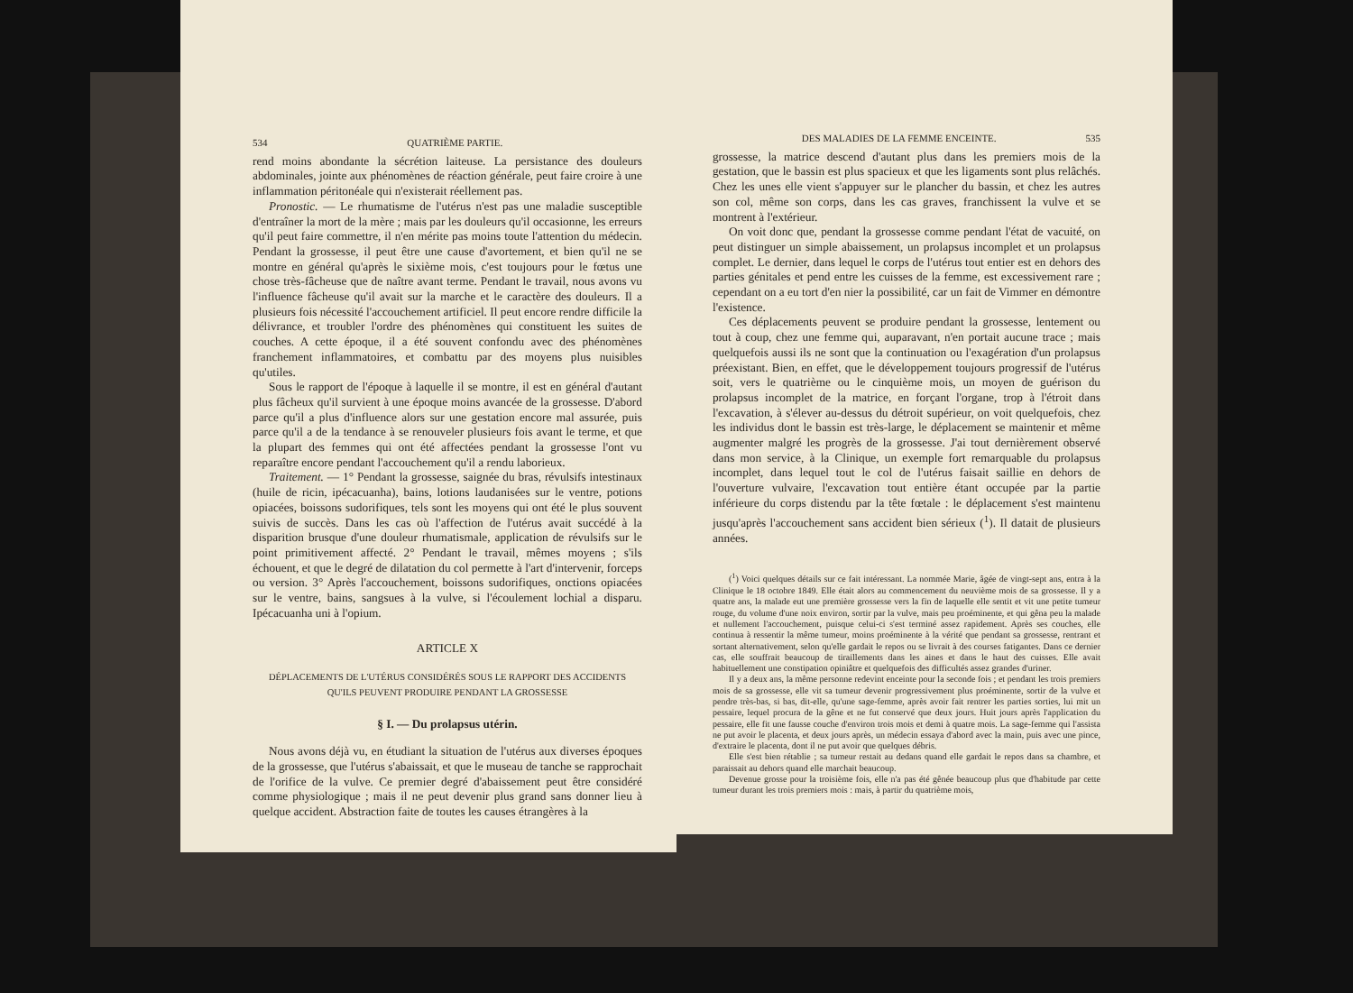534 QUATRIÈME PARTIE.
rend moins abondante la sécrétion laiteuse. La persistance des douleurs abdominales, jointe aux phénomènes de réaction générale, peut faire croire à une inflammation péritonéale qui n'existerait réellement pas.
Pronostic. — Le rhumatisme de l'utérus n'est pas une maladie susceptible d'entraîner la mort de la mère ; mais par les douleurs qu'il occasionne, les erreurs qu'il peut faire commettre, il n'en mérite pas moins toute l'attention du médecin. Pendant la grossesse, il peut être une cause d'avortement, et bien qu'il ne se montre en général qu'après le sixième mois, c'est toujours pour le fœtus une chose très-fâcheuse que de naître avant terme. Pendant le travail, nous avons vu l'influence fâcheuse qu'il avait sur la marche et le caractère des douleurs. Il a plusieurs fois nécessité l'accouchement artificiel. Il peut encore rendre difficile la délivrance, et troubler l'ordre des phénomènes qui constituent les suites de couches. A cette époque, il a été souvent confondu avec des phénomènes franchement inflammatoires, et combattu par des moyens plus nuisibles qu'utiles.
Sous le rapport de l'époque à laquelle il se montre, il est en général d'autant plus fâcheux qu'il survient à une époque moins avancée de la grossesse. D'abord parce qu'il a plus d'influence alors sur une gestation encore mal assurée, puis parce qu'il a de la tendance à se renouveler plusieurs fois avant le terme, et que la plupart des femmes qui ont été affectées pendant la grossesse l'ont vu reparaître encore pendant l'accouchement qu'il a rendu laborieux.
Traitement. — 1° Pendant la grossesse, saignée du bras, révulsifs intestinaux (huile de ricin, ipécacuanha), bains, lotions laudanisées sur le ventre, potions opiacées, boissons sudorifiques, tels sont les moyens qui ont été le plus souvent suivis de succès. Dans les cas où l'affection de l'utérus avait succédé à la disparition brusque d'une douleur rhumatismale, application de révulsifs sur le point primitivement affecté. 2° Pendant le travail, mêmes moyens ; s'ils échouent, et que le degré de dilatation du col permette à l'art d'intervenir, forceps ou version. 3° Après l'accouchement, boissons sudorifiques, onctions opiacées sur le ventre, bains, sangsues à la vulve, si l'écoulement lochial a disparu. Ipécacuanha uni à l'opium.
ARTICLE X
DÉPLACEMENTS DE L'UTÉRUS CONSIDÉRÉS SOUS LE RAPPORT DES ACCIDENTS
QU'ILS PEUVENT PRODUIRE PENDANT LA GROSSESSE
§ I. — Du prolapsus utérin.
Nous avons déjà vu, en étudiant la situation de l'utérus aux diverses époques de la grossesse, que l'utérus s'abaissait, et que le museau de tanche se rapprochait de l'orifice de la vulve. Ce premier degré d'abaissement peut être considéré comme physiologique ; mais il ne peut devenir plus grand sans donner lieu à quelque accident. Abstraction faite de toutes les causes étrangères à la
DES MALADIES DE LA FEMME ENCEINTE. 535
grossesse, la matrice descend d'autant plus dans les premiers mois de la gestation, que le bassin est plus spacieux et que les ligaments sont plus relâchés. Chez les unes elle vient s'appuyer sur le plancher du bassin, et chez les autres son col, même son corps, dans les cas graves, franchissent la vulve et se montrent à l'extérieur.
On voit donc que, pendant la grossesse comme pendant l'état de vacuité, on peut distinguer un simple abaissement, un prolapsus incomplet et un prolapsus complet. Le dernier, dans lequel le corps de l'utérus tout entier est en dehors des parties génitales et pend entre les cuisses de la femme, est excessivement rare ; cependant on a eu tort d'en nier la possibilité, car un fait de Vimmer en démontre l'existence.
Ces déplacements peuvent se produire pendant la grossesse, lentement ou tout à coup, chez une femme qui, auparavant, n'en portait aucune trace ; mais quelquefois aussi ils ne sont que la continuation ou l'exagération d'un prolapsus préexistant. Bien, en effet, que le développement toujours progressif de l'utérus soit, vers le quatrième ou le cinquième mois, un moyen de guérison du prolapsus incomplet de la matrice, en forçant l'organe, trop à l'étroit dans l'excavation, à s'élever au-dessus du détroit supérieur, on voit quelquefois, chez les individus dont le bassin est très-large, le déplacement se maintenir et même augmenter malgré les progrès de la grossesse. J'ai tout dernièrement observé dans mon service, à la Clinique, un exemple fort remarquable du prolapsus incomplet, dans lequel tout le col de l'utérus faisait saillie en dehors de l'ouverture vulvaire, l'excavation tout entière étant occupée par la partie inférieure du corps distendu par la tête fœtale : le déplacement s'est maintenu jusqu'après l'accouchement sans accident bien sérieux (<sup>1</sup>). Il datait de plusieurs années.
(<sup>1</sup>) Voici quelques détails sur ce fait intéressant. La nommée Marie, âgée de vingt-sept ans, entra à la Clinique le 18 octobre 1849. Elle était alors au commencement du neuvième mois de sa grossesse. Il y a quatre ans, la malade eut une première grossesse vers la fin de laquelle elle sentit et vit une petite tumeur rouge, du volume d'une noix environ, sortir par la vulve, mais peu proéminente, et qui gêna peu la malade et nullement l'accouchement, puisque celui-ci s'est terminé assez rapidement. Après ses couches, elle continua à ressentir la même tumeur, moins proéminente à la vérité que pendant sa grossesse, rentrant et sortant alternativement, selon qu'elle gardait le repos ou se livrait à des courses fatigantes. Dans ce dernier cas, elle souffrait beaucoup de tiraillements dans les aines et dans le haut des cuisses. Elle avait habituellement une constipation opiniâtre et quelquefois des difficultés assez grandes d'uriner.
Il y a deux ans, la même personne redevint enceinte pour la seconde fois ; et pendant les trois premiers mois de sa grossesse, elle vit sa tumeur devenir progressivement plus proéminente, sortir de la vulve et pendre très-bas, si bas, dit-elle, qu'une sage-femme, après avoir fait rentrer les parties sorties, lui mit un pessaire, lequel procura de la gêne et ne fut conservé que deux jours. Huit jours après l'application du pessaire, elle fit une fausse couche d'environ trois mois et demi à quatre mois. La sage-femme qui l'assista ne put avoir le placenta, et deux jours après, un médecin essaya d'abord avec la main, puis avec une pince, d'extraire le placenta, dont il ne put avoir que quelques débris.
Elle s'est bien rétablie ; sa tumeur restait au dedans quand elle gardait le repos dans sa chambre, et paraissait au dehors quand elle marchait beaucoup.
Devenue grosse pour la troisième fois, elle n'a pas été gênée beaucoup plus que d'habitude par cette tumeur durant les trois premiers mois : mais, à partir du quatrième mois,